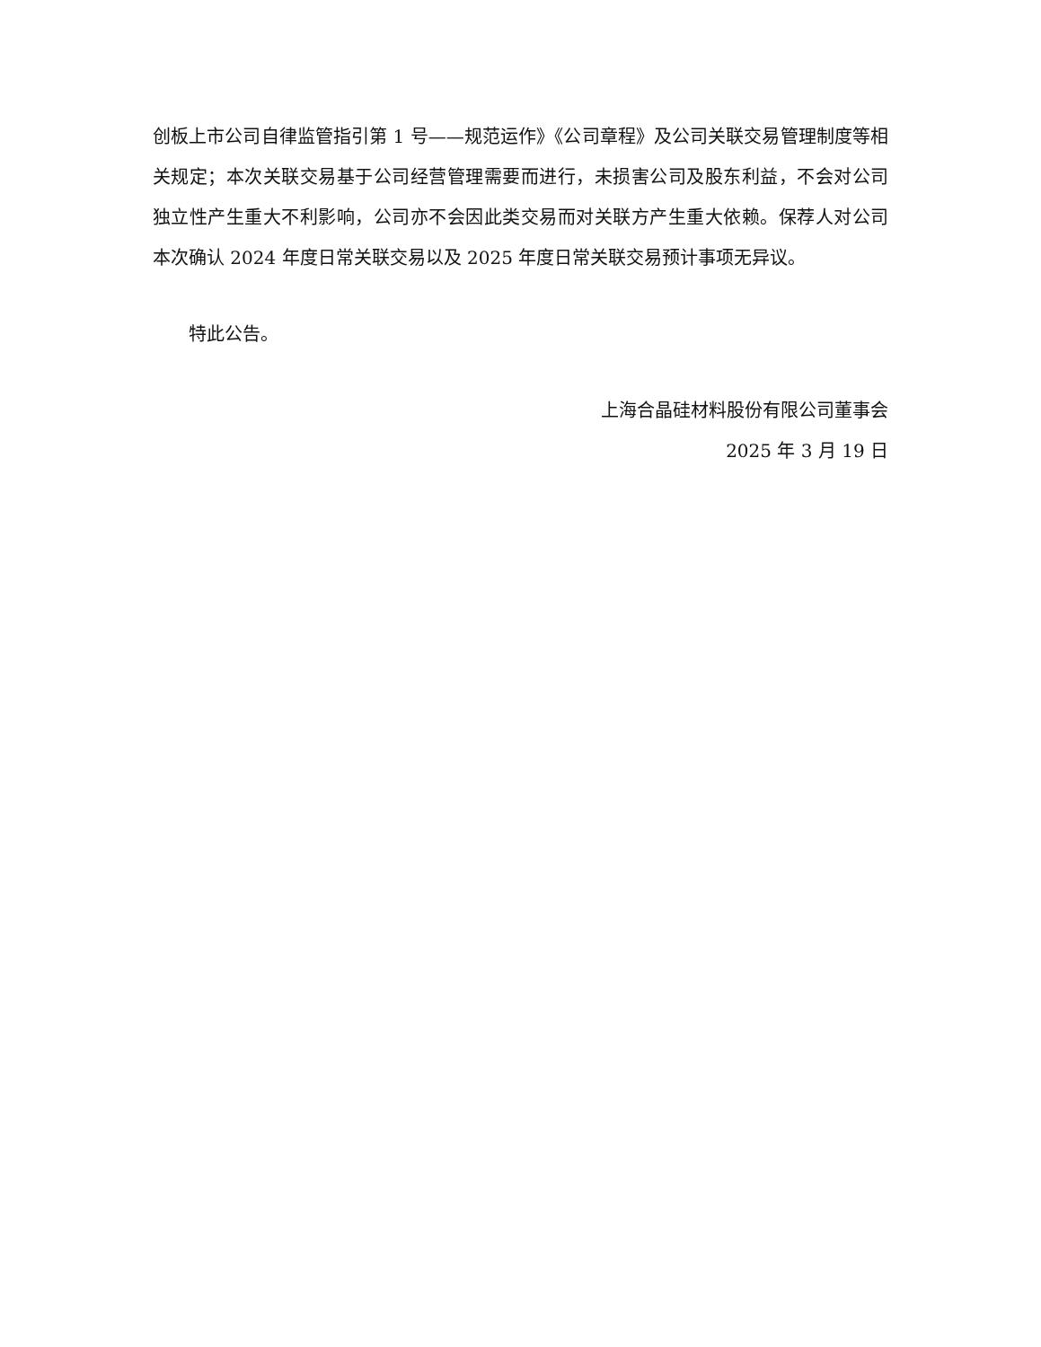创板上市公司自律监管指引第 1 号——规范运作》《公司章程》及公司关联交易管理制度等相关规定；本次关联交易基于公司经营管理需要而进行，未损害公司及股东利益，不会对公司独立性产生重大不利影响，公司亦不会因此类交易而对关联方产生重大依赖。保荐人对公司本次确认 2024 年度日常关联交易以及 2025 年度日常关联交易预计事项无异议。
特此公告。
上海合晶硅材料股份有限公司董事会
2025 年 3 月 19 日